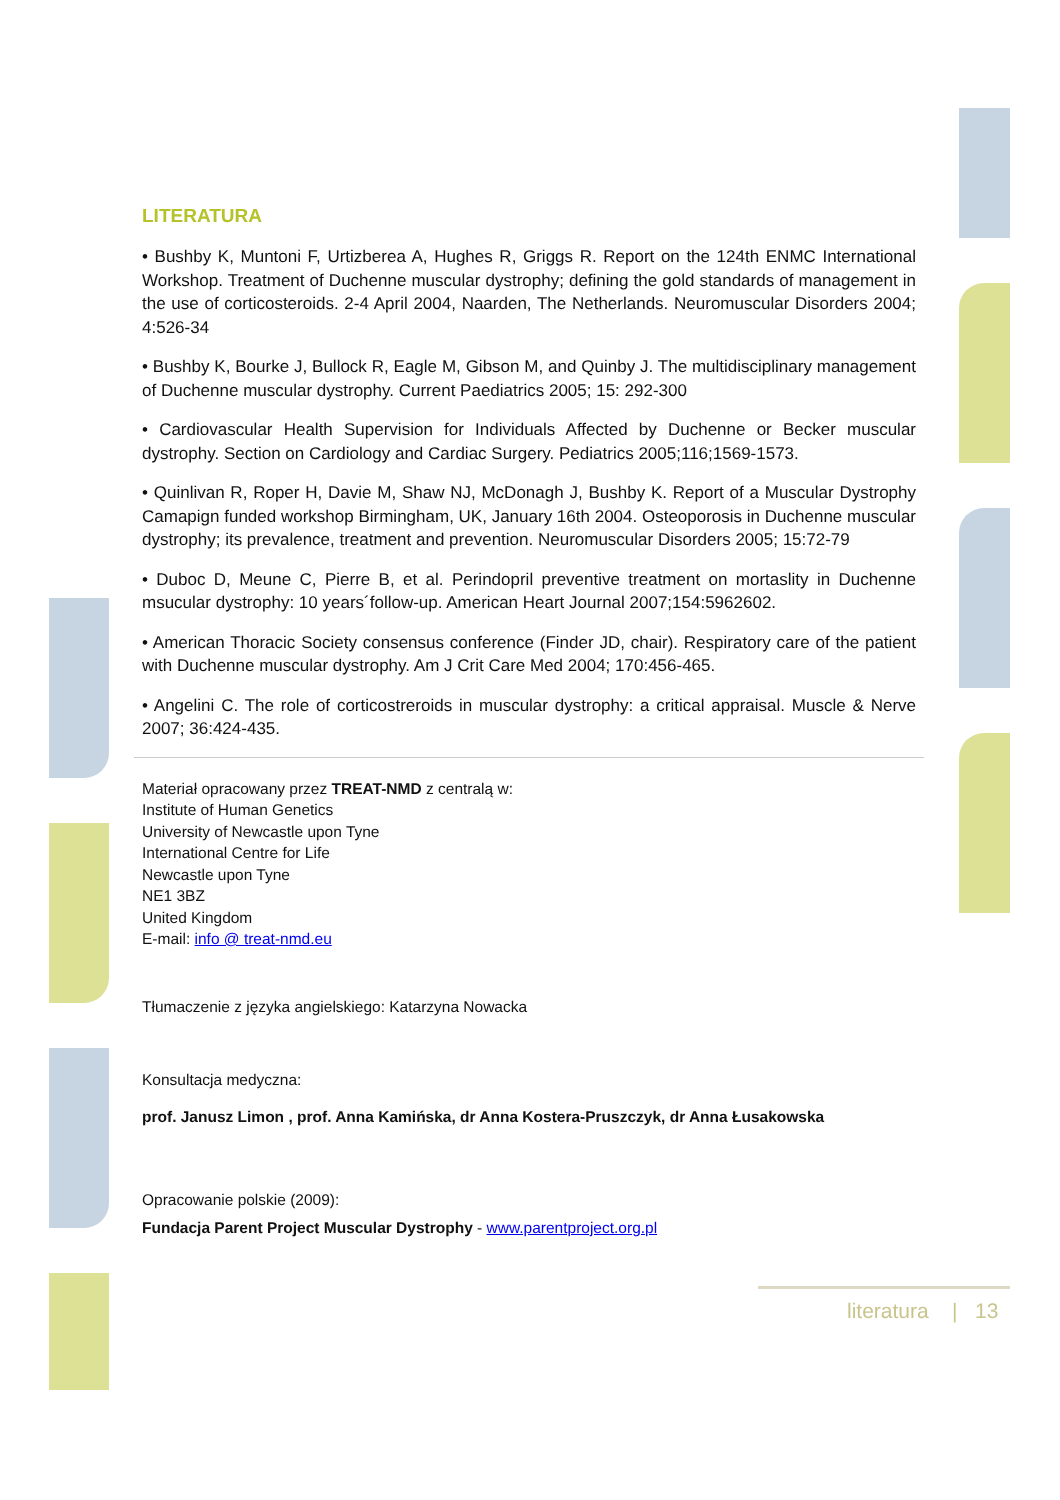LITERATURA
• Bushby K, Muntoni F, Urtizberea A, Hughes R, Griggs R. Report on the 124th ENMC International Workshop. Treatment of Duchenne muscular dystrophy; defining the gold standards of management in the use of corticosteroids. 2-4 April 2004, Naarden, The Netherlands. Neuromuscular Disorders 2004; 4:526-34
• Bushby K, Bourke J, Bullock R, Eagle M, Gibson M, and Quinby J. The multidisciplinary management of Duchenne muscular dystrophy. Current Paediatrics 2005; 15: 292-300
• Cardiovascular Health Supervision for Individuals Affected by Duchenne or Becker muscular dystrophy. Section on Cardiology and Cardiac Surgery. Pediatrics 2005;116;1569-1573.
• Quinlivan R, Roper H, Davie M, Shaw NJ, McDonagh J, Bushby K. Report of a Muscular Dystrophy Camapign funded workshop Birmingham, UK, January 16th 2004. Osteoporosis in Duchenne muscular dystrophy; its prevalence, treatment and prevention. Neuromuscular Disorders 2005; 15:72-79
• Duboc D, Meune C, Pierre B, et al. Perindopril preventive treatment on mortaslity in Duchenne msucular dystrophy: 10 years´follow-up. American Heart Journal 2007;154:5962602.
• American Thoracic Society consensus conference (Finder JD, chair). Respiratory care of the patient with Duchenne muscular dystrophy. Am J Crit Care Med 2004; 170:456-465.
• Angelini C. The role of corticostreroids in muscular dystrophy: a critical appraisal. Muscle & Nerve 2007; 36:424-435.
Materiał opracowany przez TREAT-NMD z centralą w:
Institute of Human Genetics
University of Newcastle upon Tyne
International Centre for Life
Newcastle upon Tyne
NE1 3BZ
United Kingdom
E-mail: info @ treat-nmd.eu
Tłumaczenie z języka angielskiego: Katarzyna Nowacka
Konsultacja medyczna:
prof. Janusz Limon , prof. Anna Kamińska, dr Anna Kostera-Pruszczyk, dr Anna Łusakowska
Opracowanie polskie (2009):
Fundacja Parent Project Muscular Dystrophy - www.parentproject.org.pl
literatura | 13